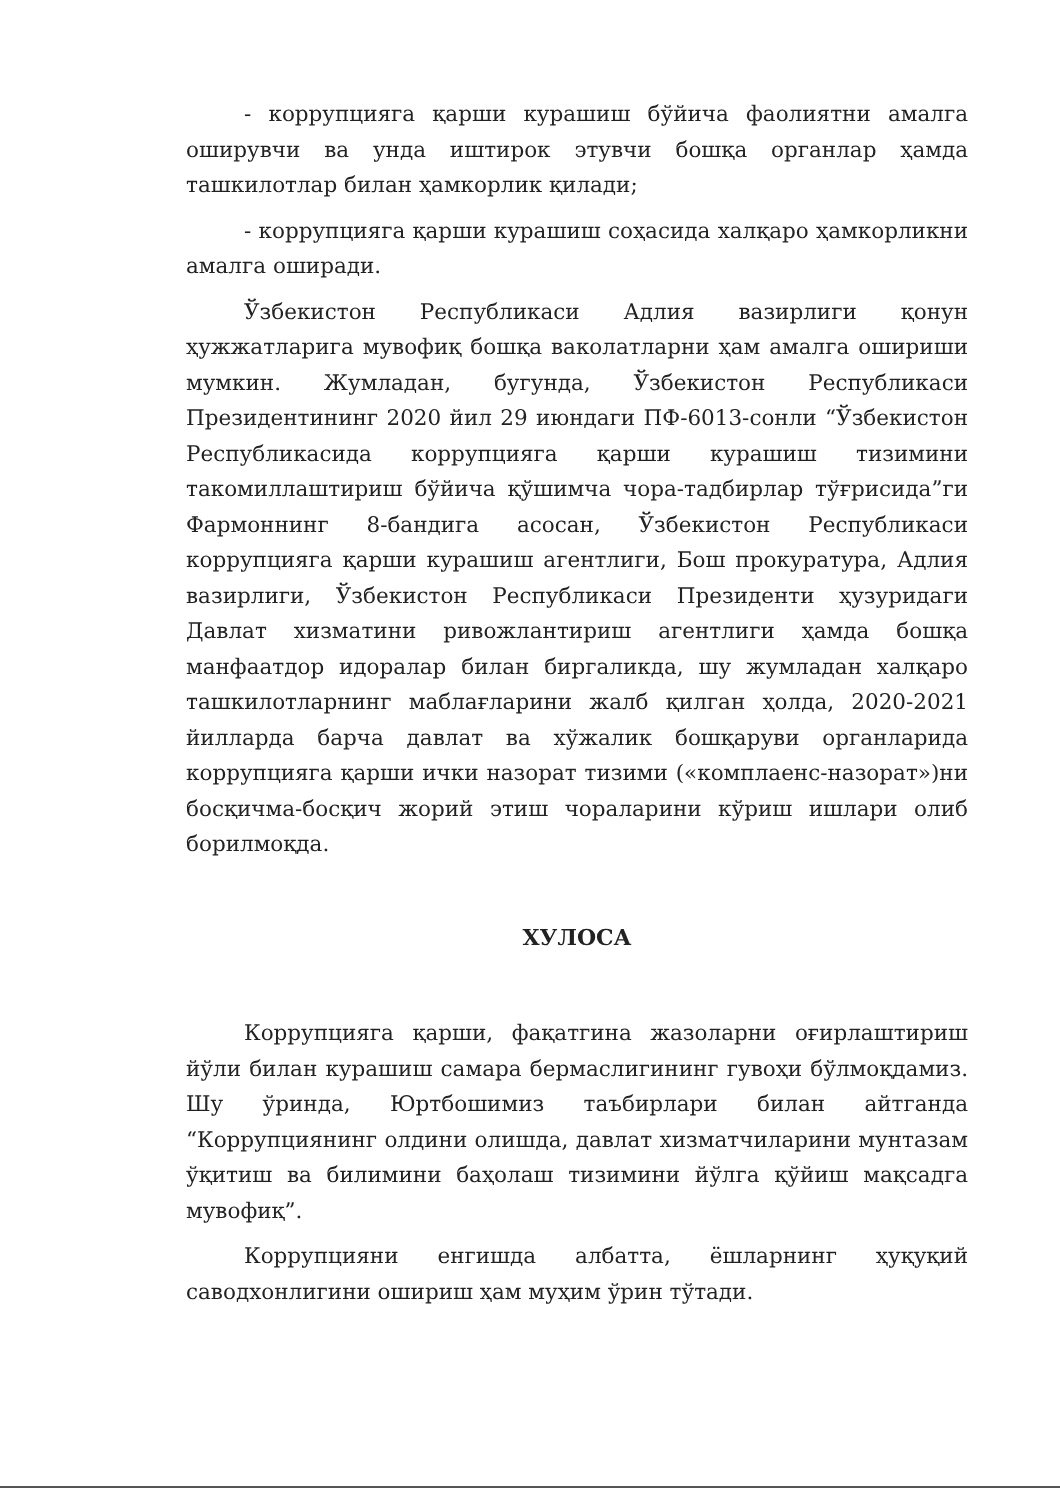- коррупцияга қарши курашиш бўйича фаолиятни амалга оширувчи ва унда иштирок этувчи бошқа органлар ҳамда ташкилотлар билан ҳамкорлик қилади;
- коррупцияга қарши курашиш соҳасида халқаро ҳамкорликни амалга оширади.
Ўзбекистон Республикаси Адлия вазирлиги қонун ҳужжатларига мувофиқ бошқа ваколатларни ҳам амалга ошириши мумкин. Жумладан, бугунда, Ўзбекистон Республикаси Президентининг 2020 йил 29 июндаги ПФ-6013-сонли “Ўзбекистон Республикасида коррупцияга қарши курашиш тизимини такомиллаштириш бўйича қўшимча чора-тадбирлар тўғрисида”ги Фармоннинг 8-бандига асосан, Ўзбекистон Республикаси коррупцияга қарши курашиш агентлиги, Бош прокуратура, Адлия вазирлиги, Ўзбекистон Республикаси Президенти ҳузуридаги Давлат хизматини ривожлантириш агентлиги ҳамда бошқа манфаатдор идоралар билан биргаликда, шу жумладан халқаро ташкилотларнинг маблағларини жалб қилган ҳолда, 2020-2021 йилларда барча давлат ва хўжалик бошқаруви органларида коррупцияга қарши ички назорат тизими («комплаенс-назорат»)ни босқичма-босқич жорий этиш чораларини кўриш ишлари олиб борилмоқда.
ХУЛОСА
Коррупцияга қарши, фақатгина жазоларни оғирлаштириш йўли билан курашиш самара бермаслигининг гувоҳи бўлмоқдамиз. Шу ўринда, Юртбошимиз таъбирлари билан айтганда “Коррупциянинг олдини олишда, давлат хизматчиларини мунтазам ўқитиш ва билимини баҳолаш тизимини йўлга қўйиш мақсадга мувофиқ”.
Коррупцияни енгишда албатта, ёшларнинг ҳуқуқий саводхонлигини ошириш ҳам муҳим ўрин тўтади.